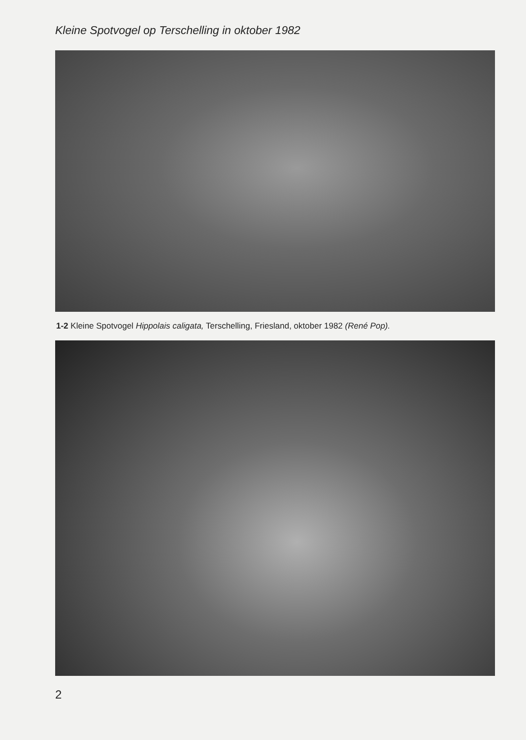Kleine Spotvogel op Terschelling in oktober 1982
1-2 Kleine Spotvogel Hippolais caligata, Terschelling, Friesland, oktober 1982 (René Pop).
2